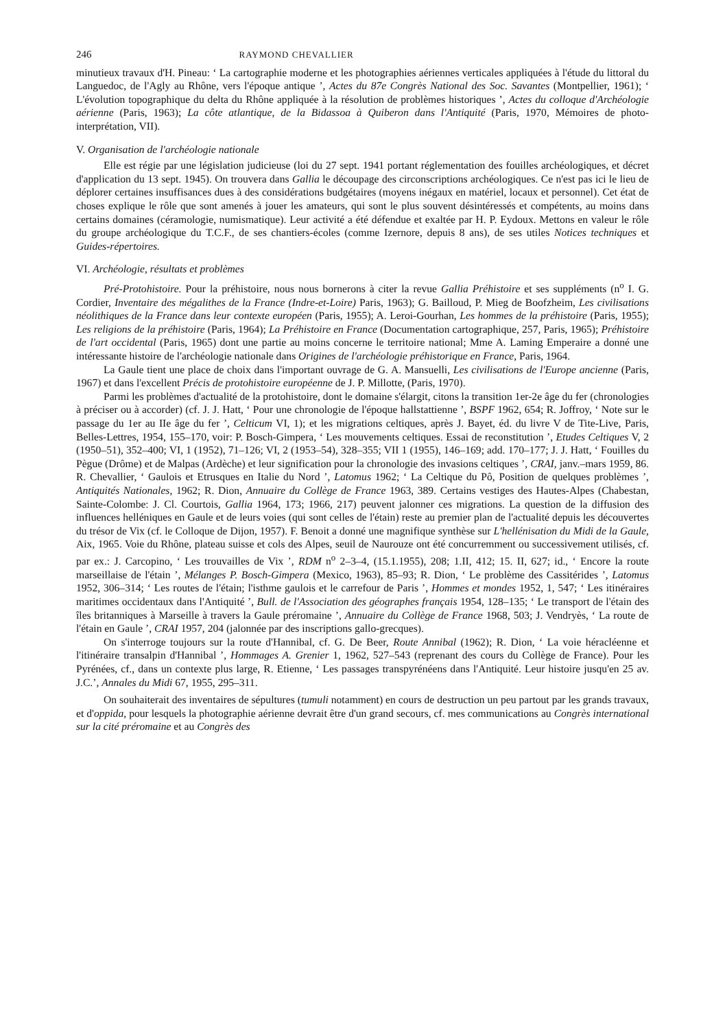246 RAYMOND CHEVALLIER
minutieux travaux d'H. Pineau: ‘ La cartographie moderne et les photographies aériennes verticales appliquées à l'étude du littoral du Languedoc, de l'Agly au Rhône, vers l'époque antique ’, Actes du 87e Congrès National des Soc. Savantes (Montpellier, 1961); ‘ L'évolution topographique du delta du Rhône appliquée à la résolution de problèmes historiques ’, Actes du colloque d'Archéologie aérienne (Paris, 1963); La côte atlantique, de la Bidassoa à Quiberon dans l'Antiquité (Paris, 1970, Mémoires de photo-interprétation, VII).
V. Organisation de l'archéologie nationale
Elle est régie par une législation judicieuse (loi du 27 sept. 1941 portant réglementation des fouilles archéologiques, et décret d'application du 13 sept. 1945). On trouvera dans Gallia le découpage des circonscriptions archéologiques. Ce n'est pas ici le lieu de déplorer certaines insuffisances dues à des considérations budgétaires (moyens inégaux en matériel, locaux et personnel). Cet état de choses explique le rôle que sont amenés à jouer les amateurs, qui sont le plus souvent désintéressés et compétents, au moins dans certains domaines (céramologie, numismatique). Leur activité a été défendue et exaltée par H. P. Eydoux. Mettons en valeur le rôle du groupe archéologique du T.C.F., de ses chantiers-écoles (comme Izernore, depuis 8 ans), de ses utiles Notices techniques et Guides-répertoires.
VI. Archéologie, résultats et problèmes
Pré-Protohistoire. Pour la préhistoire, nous nous bornerons à citer la revue Gallia Préhistoire et ses suppléments (n<sup>o</sup> I. G. Cordier, Inventaire des mégalithes de la France (Indre-et-Loire) Paris, 1963); G. Bailloud, P. Mieg de Boofzheim, Les civilisations néolithiques de la France dans leur contexte européen (Paris, 1955); A. Leroi-Gourhan, Les hommes de la préhistoire (Paris, 1955); Les religions de la préhistoire (Paris, 1964); La Préhistoire en France (Documentation cartographique, 257, Paris, 1965); Préhistoire de l'art occidental (Paris, 1965) dont une partie au moins concerne le territoire national; Mme A. Laming Emperaire a donné une intéressante histoire de l'archéologie nationale dans Origines de l'archéologie préhistorique en France, Paris, 1964.
La Gaule tient une place de choix dans l'important ouvrage de G. A. Mansuelli, Les civilisations de l'Europe ancienne (Paris, 1967) et dans l'excellent Précis de protohistoire européenne de J. P. Millotte, (Paris, 1970).
Parmi les problèmes d'actualité de la protohistoire, dont le domaine s'élargit, citons la transition 1er-2e âge du fer (chronologies à préciser ou à accorder) (cf. J. J. Hatt, ‘ Pour une chronologie de l'époque hallstattienne ’, BSPF 1962, 654; R. Joffroy, ‘ Note sur le passage du 1er au IIe âge du fer ’, Celticum VI, 1); et les migrations celtiques, après J. Bayet, éd. du livre V de Tite-Live, Paris, Belles-Lettres, 1954, 155–170, voir: P. Bosch-Gimpera, ‘ Les mouvements celtiques. Essai de reconstitution ’, Etudes Celtiques V, 2 (1950–51), 352–400; VI, 1 (1952), 71–126; VI, 2 (1953–54), 328–355; VII 1 (1955), 146–169; add. 170–177; J. J. Hatt, ‘ Fouilles du Pègue (Drôme) et de Malpas (Ardèche) et leur signification pour la chronologie des invasions celtiques ’, CRAI, janv.–mars 1959, 86. R. Chevallier, ‘ Gaulois et Etrusques en Italie du Nord ’, Latomus 1962; ‘ La Celtique du Pô, Position de quelques problèmes ’, Antiquités Nationales, 1962; R. Dion, Annuaire du Collège de France 1963, 389. Certains vestiges des Hautes-Alpes (Chabestan, Sainte-Colombe: J. Cl. Courtois, Gallia 1964, 173; 1966, 217) peuvent jalonner ces migrations. La question de la diffusion des influences helléniques en Gaule et de leurs voies (qui sont celles de l'étain) reste au premier plan de l'actualité depuis les découvertes du trésor de Vix (cf. le Colloque de Dijon, 1957). F. Benoit a donné une magnifique synthèse sur L'hellénisation du Midi de la Gaule, Aix, 1965. Voie du Rhône, plateau suisse et cols des Alpes, seuil de Naurouze ont été concurremment ou successivement utilisés, cf. par ex.: J. Carcopino, ‘ Les trouvailles de Vix ’, RDM n<sup>o</sup> 2–3–4, (15.1.1955), 208; 1.II, 412; 15. II, 627; id., ‘ Encore la route marseillaise de l'étain ’, Mélanges P. Bosch-Gimpera (Mexico, 1963), 85–93; R. Dion, ‘ Le problème des Cassitérides ’, Latomus 1952, 306–314; ‘ Les routes de l'étain; l'isthme gaulois et le carrefour de Paris ’, Hommes et mondes 1952, 1, 547; ‘ Les itinéraires maritimes occidentaux dans l'Antiquité ’, Bull. de l'Association des géographes français 1954, 128–135; ‘ Le transport de l'étain des îles britanniques à Marseille à travers la Gaule préromaine ’, Annuaire du Collège de France 1968, 503; J. Vendryès, ‘ La route de l'étain en Gaule ’, CRAI 1957, 204 (jalonnée par des inscriptions gallo-grecques).
On s'interroge toujours sur la route d'Hannibal, cf. G. De Beer, Route Annibal (1962); R. Dion, ‘ La voie héracléenne et l'itinéraire transalpin d'Hannibal ’, Hommages A. Grenier 1, 1962, 527–543 (reprenant des cours du Collège de France). Pour les Pyrénées, cf., dans un contexte plus large, R. Etienne, ‘ Les passages transpyrénéens dans l'Antiquité. Leur histoire jusqu'en 25 av. J.C.’, Annales du Midi 67, 1955, 295–311.
On souhaiterait des inventaires de sépultures (tumuli notamment) en cours de destruction un peu partout par les grands travaux, et d'oppida, pour lesquels la photographie aérienne devrait être d'un grand secours, cf. mes communications au Congrès international sur la cité préromaine et au Congrès des